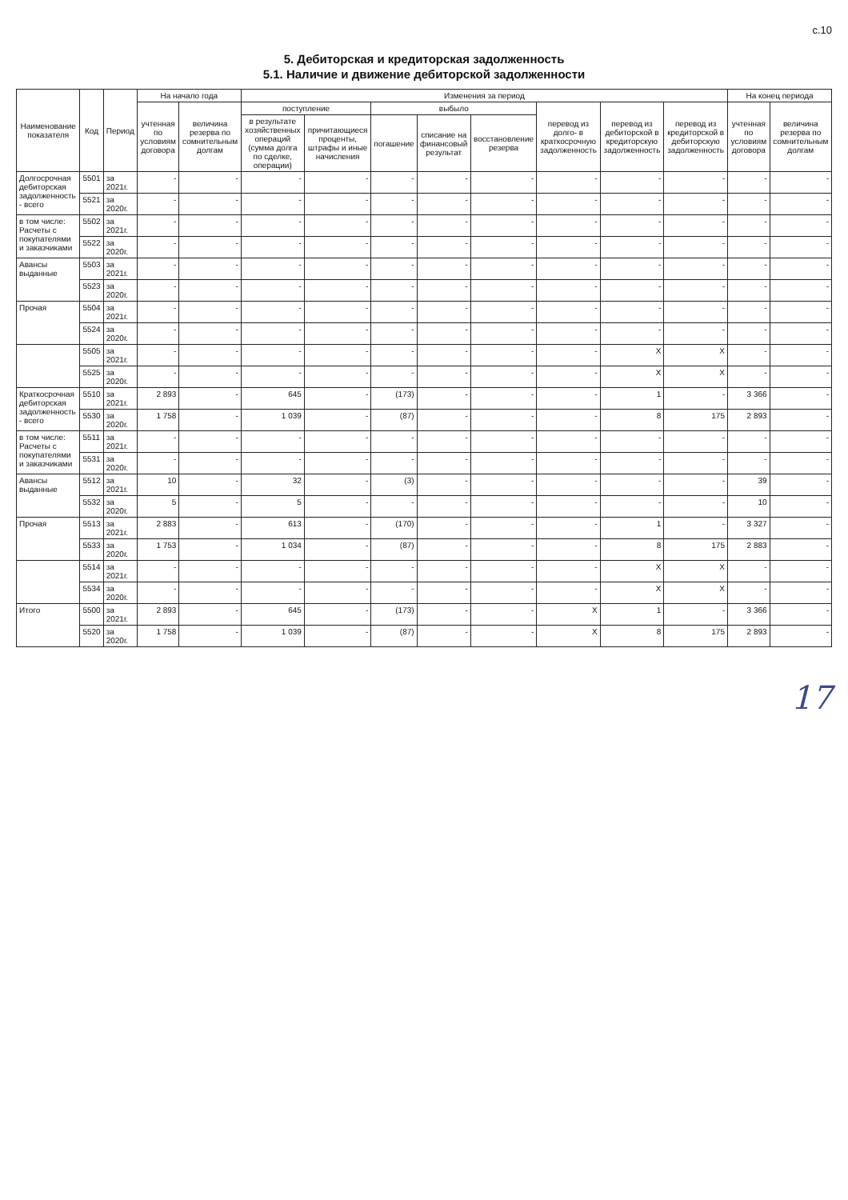с.10
5. Дебиторская и кредиторская задолженность
5.1. Наличие и движение дебиторской задолженности
| Наименование показателя | Код | Период | На начало года | | Изменения за период | | | | | | | | На конец периода | |
| --- | --- | --- | --- | --- | --- | --- | --- | --- | --- | --- | --- | --- | --- | --- |
| | | | учтенная по условиям договора | величина резерва по сомнительным долгам | поступление | | выбыло | | | перевод из долго- в краткосрочную задолженность | перевод из дебиторской в кредиторскую задолженность | перевод из кредиторской в дебиторскую задолженность | учтенная по условиям договора | величина резерва по сомнительным долгам |
| | | | | | в результате хозяйственных операций (сумма долга по сделке, операции) | причитающиеся проценты, штрафы и иные начисления | погашение | списание на финансовый результат | восстановление резерва | | | | | |
| Долгосрочная дебиторская задолженность - всего | 5501 | за 2021г. | - | - | - | - | - | - | - | - | - | - | - | - |
| | 5521 | за 2020г. | - | - | - | - | - | - | - | - | - | - | - | - |
| в том числе: Расчеты с покупателями и заказчиками | 5502 | за 2021г. | - | - | - | - | - | - | - | - | - | - | - | - |
| | 5522 | за 2020г. | - | - | - | - | - | - | - | - | - | - | - | - |
| Авансы выданные | 5503 | за 2021г. | - | - | - | - | - | - | - | - | - | - | - | - |
| | 5523 | за 2020г. | - | - | - | - | - | - | - | - | - | - | - | - |
| Прочая | 5504 | за 2021г. | - | - | - | - | - | - | - | - | - | - | - | - |
| | 5524 | за 2020г. | - | - | - | - | - | - | - | - | - | - | - | - |
| | 5505 | за 2021г. | - | - | - | - | - | - | - | - | X | X | - | - |
| | 5525 | за 2020г. | - | - | - | - | - | - | - | - | X | X | - | - |
| Краткосрочная дебиторская задолженность - всего | 5510 | за 2021г. | 2 893 | - | 645 | - | (173) | - | - | - | 1 | - | 3 366 | - |
| | 5530 | за 2020г. | 1 758 | - | 1 039 | - | (87) | - | - | - | 8 | 175 | 2 893 | - |
| в том числе: Расчеты с покупателями и заказчиками | 5511 | за 2021г. | - | - | - | - | - | - | - | - | - | - | - | - |
| | 5531 | за 2020г. | - | - | - | - | - | - | - | - | - | - | - | - |
| Авансы выданные | 5512 | за 2021г. | 10 | - | 32 | - | (3) | - | - | - | - | - | 39 | - |
| | 5532 | за 2020г. | 5 | - | 5 | - | - | - | - | - | - | - | 10 | - |
| Прочая | 5513 | за 2021г. | 2 883 | - | 613 | - | (170) | - | - | - | 1 | - | 3 327 | - |
| | 5533 | за 2020г. | 1 753 | - | 1 034 | - | (87) | - | - | - | 8 | 175 | 2 883 | - |
| | 5514 | за 2021г. | - | - | - | - | - | - | - | - | X | X | - | - |
| | 5534 | за 2020г. | - | - | - | - | - | - | - | - | X | X | - | - |
| Итого | 5500 | за 2021г. | 2 893 | - | 645 | - | (173) | - | - | X | 1 | - | 3 366 | - |
| | 5520 | за 2020г. | 1 758 | - | 1 039 | - | (87) | - | - | X | 8 | 175 | 2 893 | - |
17